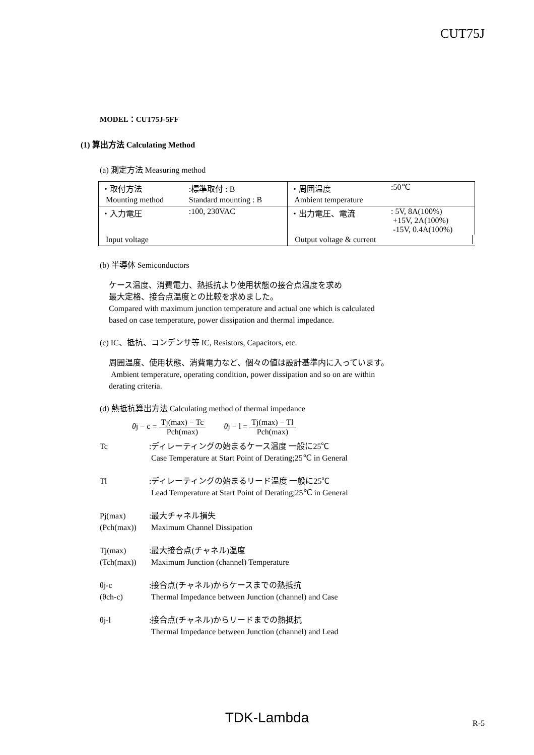CUT75J
MODEL：CUT75J-5FF
(1) 算出方法 Calculating Method
(a) 測定方法 Measuring method
| ・取付方法 | :標準取付 : B | ・周囲温度 | :50℃ |
| Mounting method | Standard mounting : B | Ambient temperature | |
| ・入力電圧 | :100, 230VAC | ・出力電圧、電流 | : 5V, 8A(100%) +15V, 2A(100%) -15V, 0.4A(100%) |
| Input voltage | | Output voltage & current | |
(b) 半導体 Semiconductors
ケース温度、消費電力、熱抵抗より使用状態の接合点温度を求め
最大定格、接合点温度との比較を求めました。
Compared with maximum junction temperature and actual one which is calculated
based on case temperature, power dissipation and thermal impedance.
(c) IC、抵抗、コンデンサ等 IC, Resistors, Capacitors, etc.
周囲温度、使用状態、消費電力など、個々の値は設計基準内に入っています。
Ambient temperature, operating condition, power dissipation and so on are within
derating criteria.
(d) 熱抵抗算出方法 Calculating method of thermal impedance
θj − c = Tj(max) − Tc Pch(max) θj − l = Tj(max) − Tl Pch(max)
Tc :ディレーティングの始まるケース温度 一般に25℃
Case Temperature at Start Point of Derating;25℃ in General
Tl :ディレーティングの始まるリード温度 一般に25℃
Lead Temperature at Start Point of Derating;25℃ in General
Pj(max)
(Pch(max))
:最大チャネル損失
Maximum Channel Dissipation
Tj(max)
(Tch(max))
:最大接合点(チャネル)温度
Maximum Junction (channel) Temperature
θj-c
(θch-c)
:接合点(チャネル)からケースまでの熱抵抗
Thermal Impedance between Junction (channel) and Case
θj-l :接合点(チャネル)からリードまでの熱抵抗
Thermal Impedance between Junction (channel) and Lead
TDK-Lambda R-5